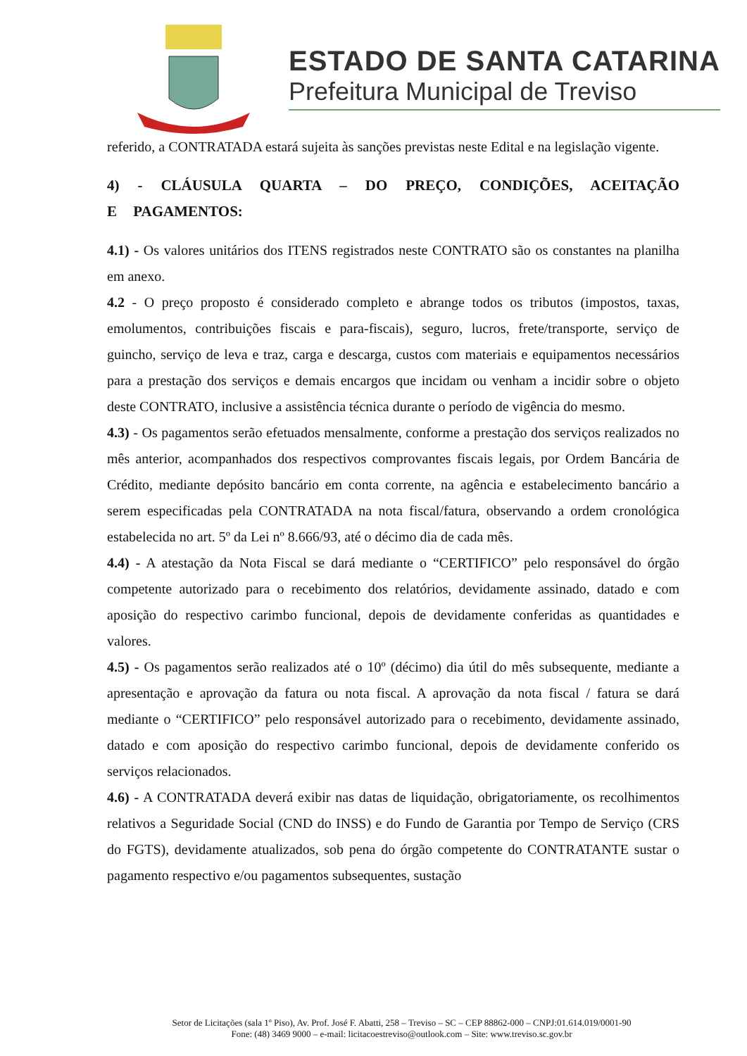ESTADO DE SANTA CATARINA
Prefeitura Municipal de Treviso
referido, a CONTRATADA estará sujeita às sanções previstas neste Edital e na legislação vigente.
4) - CLÁUSULA QUARTA – DO PREÇO, CONDIÇÕES, ACEITAÇÃO E PAGAMENTOS:
4.1) - Os valores unitários dos ITENS registrados neste CONTRATO são os constantes na planilha em anexo.
4.2 - O preço proposto é considerado completo e abrange todos os tributos (impostos, taxas, emolumentos, contribuições fiscais e para-fiscais), seguro, lucros, frete/transporte, serviço de guincho, serviço de leva e traz, carga e descarga, custos com materiais e equipamentos necessários para a prestação dos serviços e demais encargos que incidam ou venham a incidir sobre o objeto deste CONTRATO, inclusive a assistência técnica durante o período de vigência do mesmo.
4.3) - Os pagamentos serão efetuados mensalmente, conforme a prestação dos serviços realizados no mês anterior, acompanhados dos respectivos comprovantes fiscais legais, por Ordem Bancária de Crédito, mediante depósito bancário em conta corrente, na agência e estabelecimento bancário a serem especificadas pela CONTRATADA na nota fiscal/fatura, observando a ordem cronológica estabelecida no art. 5º da Lei nº 8.666/93, até o décimo dia de cada mês.
4.4) - A atestação da Nota Fiscal se dará mediante o “CERTIFICO” pelo responsável do órgão competente autorizado para o recebimento dos relatórios, devidamente assinado, datado e com aposição do respectivo carimbo funcional, depois de devidamente conferidas as quantidades e valores.
4.5) - Os pagamentos serão realizados até o 10º (décimo) dia útil do mês subsequente, mediante a apresentação e aprovação da fatura ou nota fiscal. A aprovação da nota fiscal / fatura se dará mediante o “CERTIFICO” pelo responsável autorizado para o recebimento, devidamente assinado, datado e com aposição do respectivo carimbo funcional, depois de devidamente conferido os serviços relacionados.
4.6) - A CONTRATADA deverá exibir nas datas de liquidação, obrigatoriamente, os recolhimentos relativos a Seguridade Social (CND do INSS) e do Fundo de Garantia por Tempo de Serviço (CRS do FGTS), devidamente atualizados, sob pena do órgão competente do CONTRATANTE sustar o pagamento respectivo e/ou pagamentos subsequentes, sustação
Setor de Licitações (sala 1º Piso), Av. Prof. José F. Abatti, 258 – Treviso – SC – CEP 88862-000 – CNPJ:01.614.019/0001-90
Fone: (48) 3469 9000 – e-mail: licitacoestreviso@outlook.com – Site: www.treviso.sc.gov.br